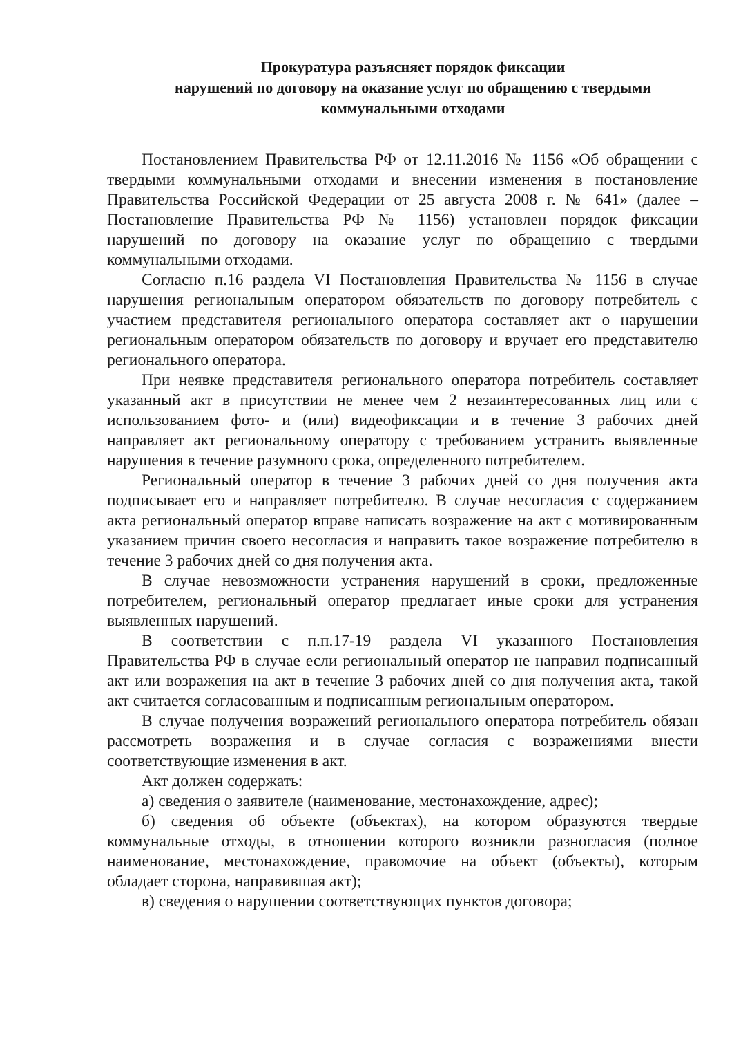Прокуратура разъясняет порядок фиксации
нарушений по договору на оказание услуг по обращению с твердыми коммунальными отходами
Постановлением Правительства РФ от 12.11.2016 № 1156 «Об обращении с твердыми коммунальными отходами и внесении изменения в постановление Правительства Российской Федерации от 25 августа 2008 г. № 641» (далее – Постановление Правительства РФ № 1156) установлен порядок фиксации нарушений по договору на оказание услуг по обращению с твердыми коммунальными отходами.
Согласно п.16 раздела VI Постановления Правительства № 1156 в случае нарушения региональным оператором обязательств по договору потребитель с участием представителя регионального оператора составляет акт о нарушении региональным оператором обязательств по договору и вручает его представителю регионального оператора.
При неявке представителя регионального оператора потребитель составляет указанный акт в присутствии не менее чем 2 незаинтересованных лиц или с использованием фото- и (или) видеофиксации и в течение 3 рабочих дней направляет акт региональному оператору с требованием устранить выявленные нарушения в течение разумного срока, определенного потребителем.
Региональный оператор в течение 3 рабочих дней со дня получения акта подписывает его и направляет потребителю. В случае несогласия с содержанием акта региональный оператор вправе написать возражение на акт с мотивированным указанием причин своего несогласия и направить такое возражение потребителю в течение 3 рабочих дней со дня получения акта.
В случае невозможности устранения нарушений в сроки, предложенные потребителем, региональный оператор предлагает иные сроки для устранения выявленных нарушений.
В соответствии с п.п.17-19 раздела VI указанного Постановления Правительства РФ в случае если региональный оператор не направил подписанный акт или возражения на акт в течение 3 рабочих дней со дня получения акта, такой акт считается согласованным и подписанным региональным оператором.
В случае получения возражений регионального оператора потребитель обязан рассмотреть возражения и в случае согласия с возражениями внести соответствующие изменения в акт.
Акт должен содержать:
а) сведения о заявителе (наименование, местонахождение, адрес);
б) сведения об объекте (объектах), на котором образуются твердые коммунальные отходы, в отношении которого возникли разногласия (полное наименование, местонахождение, правомочие на объект (объекты), которым обладает сторона, направившая акт);
в) сведения о нарушении соответствующих пунктов договора;